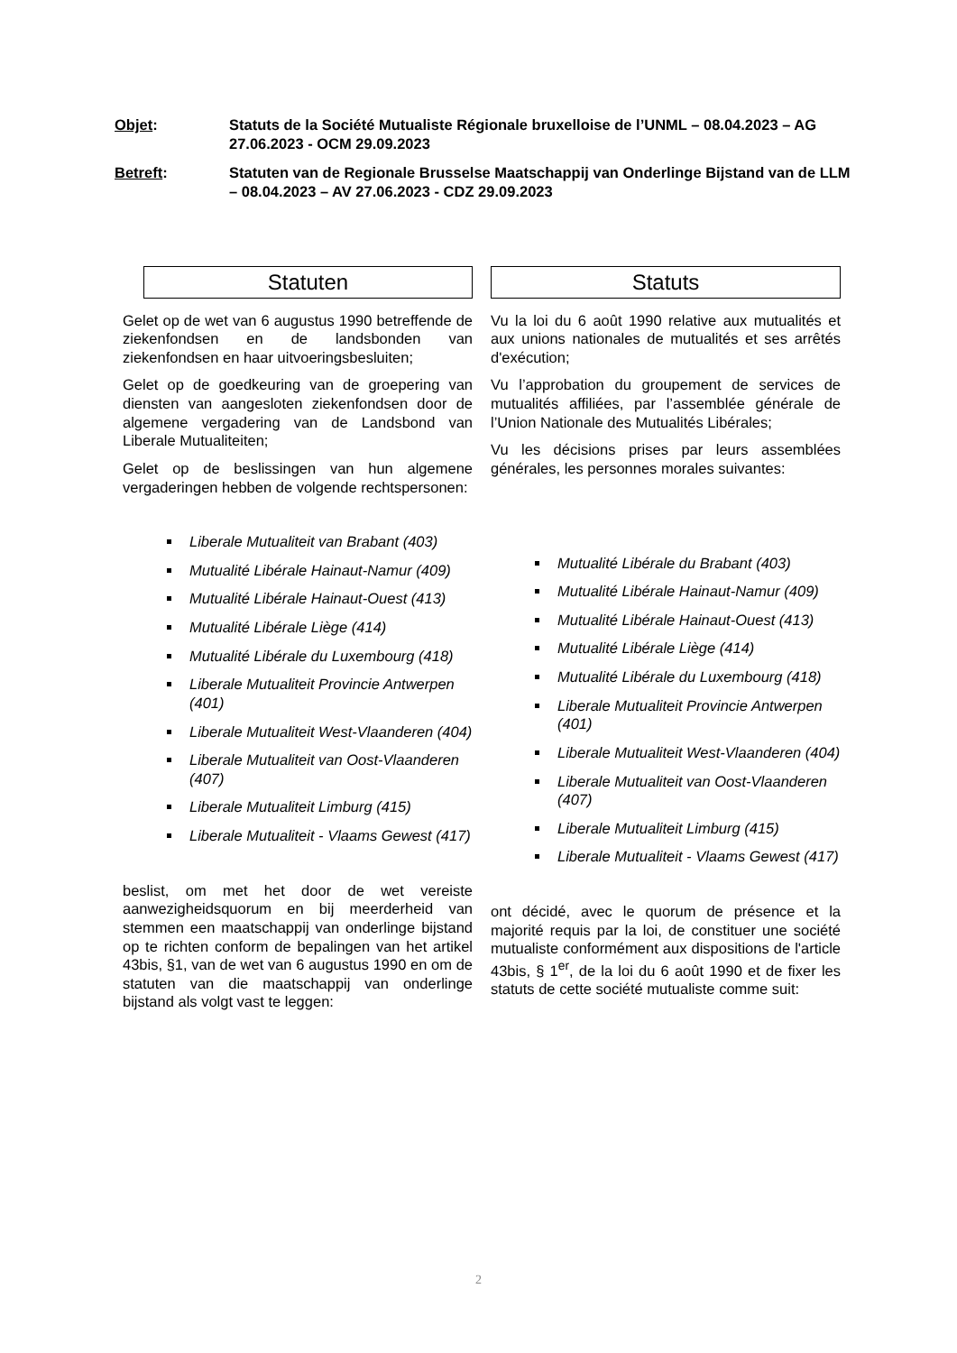Objet: Statuts de la Société Mutualiste Régionale bruxelloise de l’UNML – 08.04.2023 – AG 27.06.2023 - OCM 29.09.2023
Betreft: Statuten van de Regionale Brusselse Maatschappij van Onderlinge Bijstand van de LLM – 08.04.2023 – AV 27.06.2023 - CDZ 29.09.2023
Statuten
Gelet op de wet van 6 augustus 1990 betreffende de ziekenfondsen en de landsbonden van ziekenfondsen en haar uitvoeringsbesluiten;
Gelet op de goedkeuring van de groepering van diensten van aangesloten ziekenfondsen door de algemene vergadering van de Landsbond van Liberale Mutualiteiten;
Gelet op de beslissingen van hun algemene vergaderingen hebben de volgende rechtspersonen:
Liberale Mutualiteit van Brabant (403)
Mutualité Libérale Hainaut-Namur (409)
Mutualité Libérale Hainaut-Ouest (413)
Mutualité Libérale Liège (414)
Mutualité Libérale du Luxembourg (418)
Liberale Mutualiteit Provincie Antwerpen (401)
Liberale Mutualiteit West-Vlaanderen (404)
Liberale Mutualiteit van Oost-Vlaanderen (407)
Liberale Mutualiteit Limburg (415)
Liberale Mutualiteit - Vlaams Gewest (417)
beslist, om met het door de wet vereiste aanwezigheidsquorum en bij meerderheid van stemmen een maatschappij van onderlinge bijstand op te richten conform de bepalingen van het artikel 43bis, §1, van de wet van 6 augustus 1990 en om de statuten van die maatschappij van onderlinge bijstand als volgt vast te leggen:
Statuts
Vu la loi du 6 août 1990 relative aux mutualités et aux unions nationales de mutualités et ses arrêtés d'exécution;
Vu l’approbation du groupement de services de mutualités affiliées, par l’assemblée générale de l’Union Nationale des Mutualités Libérales;
Vu les décisions prises par leurs assemblées générales, les personnes morales suivantes:
Mutualité Libérale du Brabant (403)
Mutualité Libérale Hainaut-Namur (409)
Mutualité Libérale Hainaut-Ouest (413)
Mutualité Libérale Liège (414)
Mutualité Libérale du Luxembourg (418)
Liberale Mutualiteit Provincie Antwerpen (401)
Liberale Mutualiteit West-Vlaanderen (404)
Liberale Mutualiteit van Oost-Vlaanderen (407)
Liberale Mutualiteit Limburg (415)
Liberale Mutualiteit - Vlaams Gewest (417)
ont décidé, avec le quorum de présence et la majorité requis par la loi, de constituer une société mutualiste conformément aux dispositions de l'article 43bis, § 1<sup>er</sup>, de la loi du 6 août 1990 et de fixer les statuts de cette société mutualiste comme suit:
2